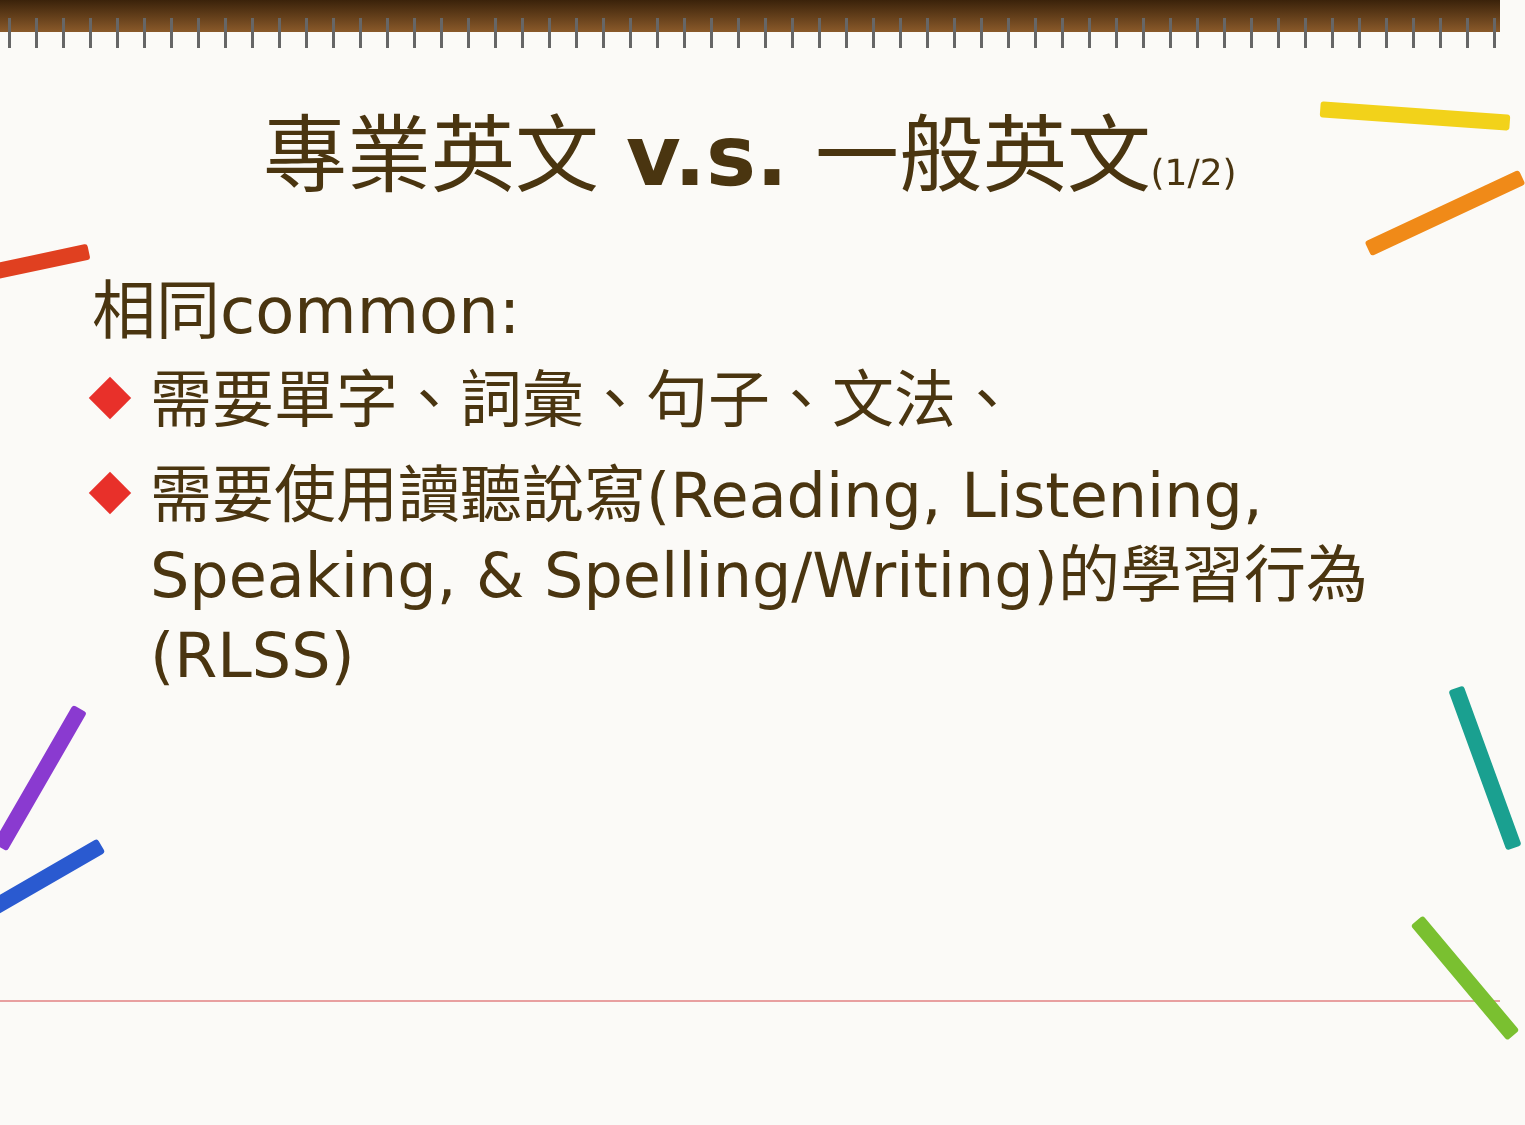專業英文 v.s. 一般英文(1/2)
相同common:
需要單字、詞彙、句子、文法、
需要使用讀聽說寫(Reading, Listening, Speaking, & Spelling/Writing)的學習行為(RLSS)